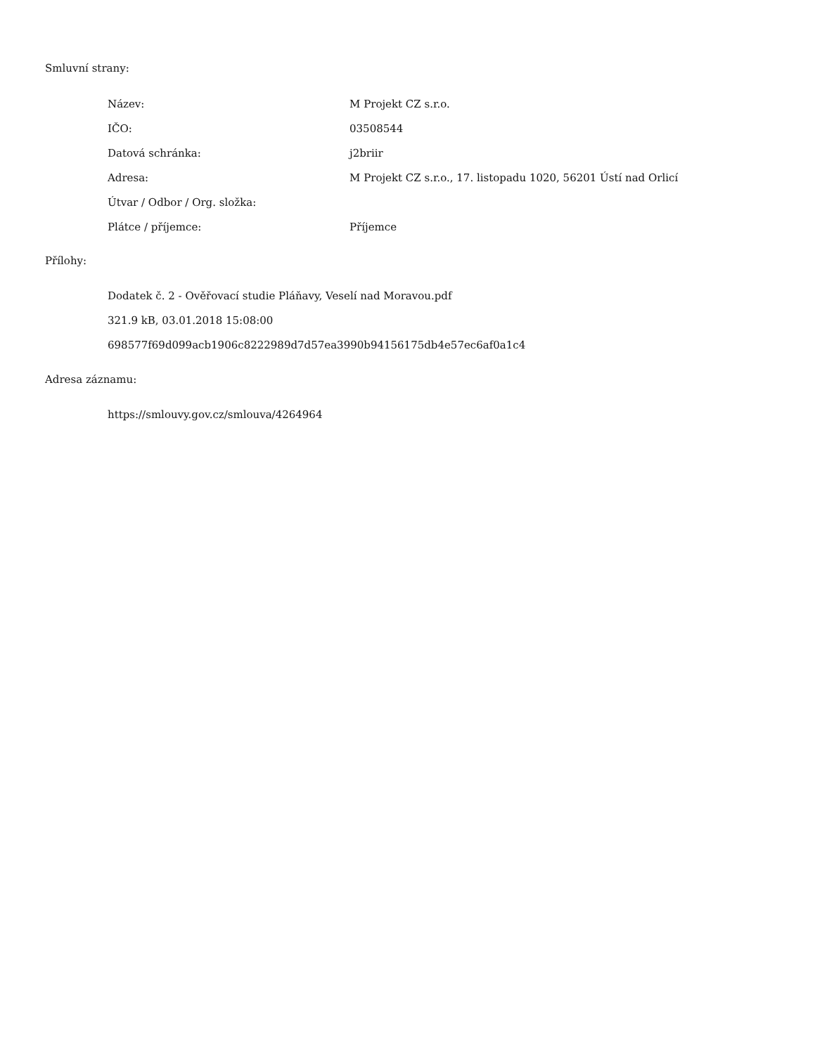Smluvní strany:
| Název: | M Projekt CZ s.r.o. |
| IČO: | 03508544 |
| Datová schránka: | j2briir |
| Adresa: | M Projekt CZ s.r.o., 17. listopadu 1020, 56201 Ústí nad Orlicí |
| Útvar / Odbor / Org. složka: | |
| Plátce / příjemce: | Příjemce |
Přílohy:
Dodatek č. 2 - Ověřovací studie Pláňavy, Veselí nad Moravou.pdf
321.9 kB, 03.01.2018 15:08:00
698577f69d099acb1906c8222989d7d57ea3990b94156175db4e57ec6af0a1c4
Adresa záznamu:
https://smlouvy.gov.cz/smlouva/4264964